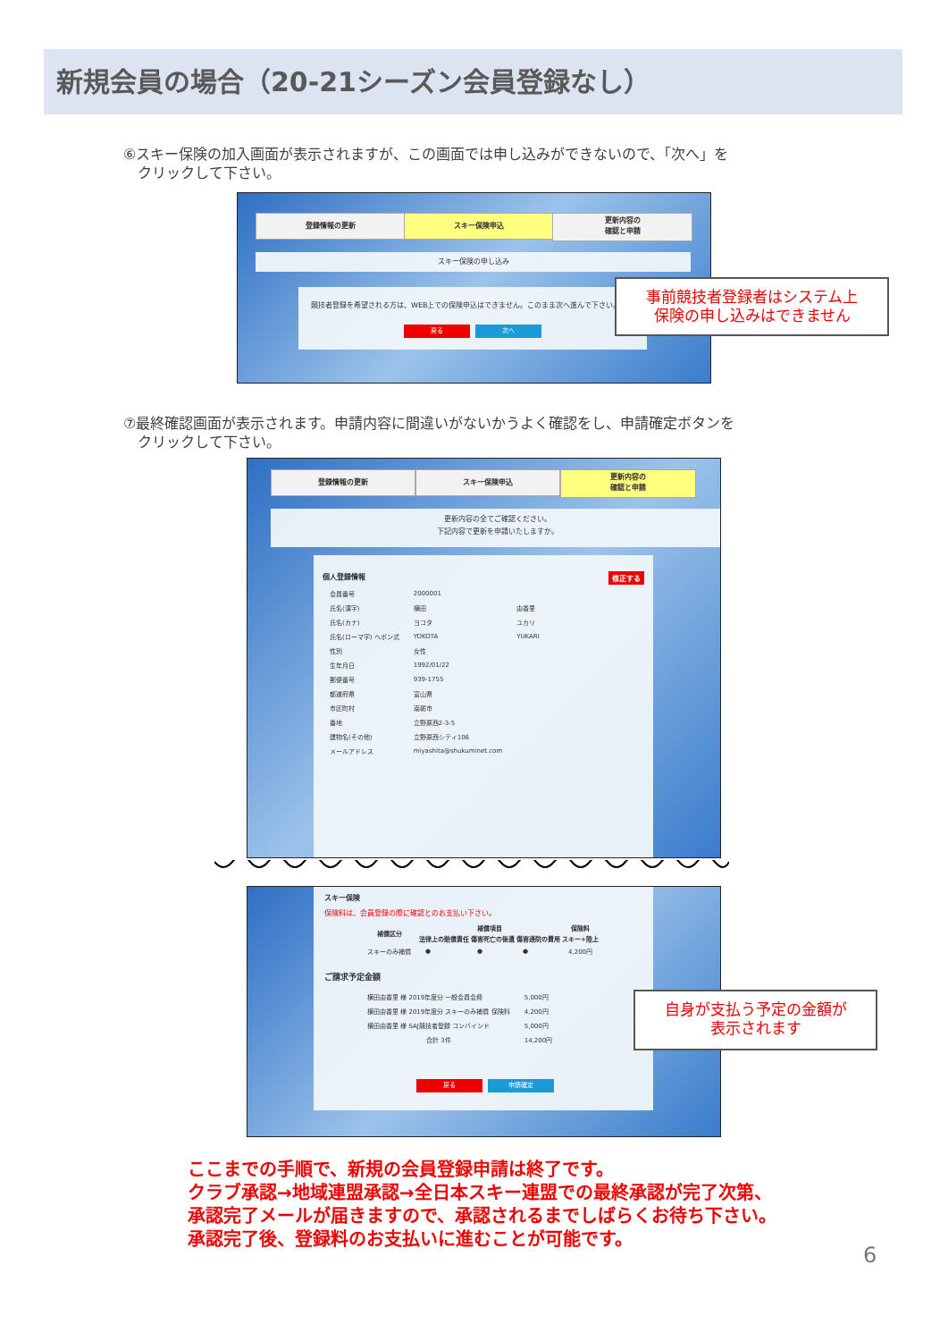新規会員の場合（20-21シーズン会員登録なし）
⑥スキー保険の加入画面が表示されますが、この画面では申し込みができないので、「次へ」を
　クリックして下さい。
登録情報の更新 スキー保険申込
更新内容の
確認と申請
スキー保険の申し込み
競技者登録を希望される方は、WEB上での保険申込はできません。このまま次へ進んで下さい。
戻る 次へ
事前競技者登録者はシステム上
保険の申し込みはできません
⑦最終確認画面が表示されます。申請内容に間違いがないかうよく確認をし、申請確定ボタンを
　クリックして下さい。
登録情報の更新 スキー保険申込
更新内容の
確認と申請
更新内容の全てご確認ください。
下記内容で更新を申請いたしますか。
個人登録情報 修正する
| 会員番号 | 2000001 | |
| 氏名(漢字) | 横田 | 由香里 |
| 氏名(カナ) | ヨコタ | ユカリ |
| 氏名(ローマ字) ヘボン式 | YOKOTA | YUKARI |
| 性別 | 女性 | |
| 生年月日 | 1992/01/22 | |
| 郵便番号 | 939-1755 | |
| 都道府県 | 富山県 | |
| 市区町村 | 南砺市 | |
| 番地 | 立野原西2-3-5 | |
| 建物名(その他) | 立野原西シティ106 | |
| メールアドレス | miyashita@shukuminet.com | |
スキー保険
保険料は、会員登録の際に確認とのお支払い下さい。
| 補償区分 | 補償項目 | | | 保険料 |
| --- | --- | --- | --- | --- |
| | 法律上の賠償責任 | 傷害死亡の後遺 | 傷害通院の費用 | スキー+陸上 |
| スキーのみ補償 | ● | ● | ● | 4,200円 |
ご請求予定金額
| 横田由香里 様 2019年度分 一般会員会費 | 5,000円 |
| 横田由香里 様 2019年度分 スキーのみ補償 保険料 | 4,200円 |
| 横田由香里 様 SAJ競技者登録 コンバインド | 5,000円 |
| 合計 3件 | 14,200円 |
戻る 申請確定
自身が支払う予定の金額が
表示されます
ここまでの手順で、新規の会員登録申請は終了です。
クラブ承認→地域連盟承認→全日本スキー連盟での最終承認が完了次第、
承認完了メールが届きますので、承認されるまでしばらくお待ち下さい。
承認完了後、登録料のお支払いに進むことが可能です。
6